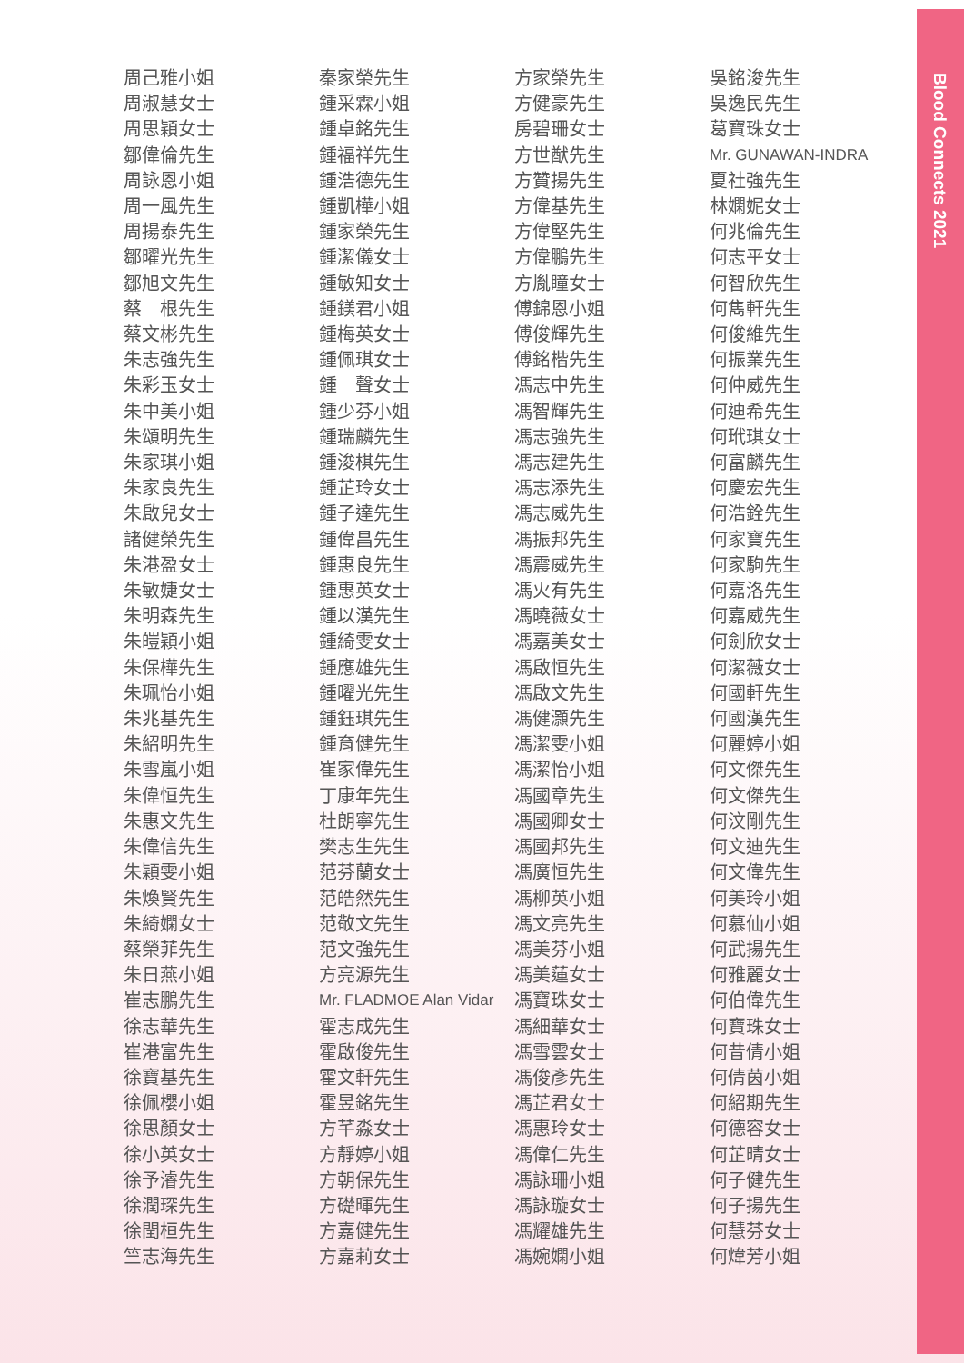Blood Connects 2021
周己雅小姐
周淑慧女士
周思穎女士
鄒偉倫先生
周詠恩小姐
周一風先生
周揚泰先生
鄒曜光先生
鄒旭文先生
蔡　根先生
蔡文彬先生
朱志強先生
朱彩玉女士
朱中美小姐
朱頌明先生
朱家琪小姐
朱家良先生
朱啟兒女士
諸健榮先生
朱港盈女士
朱敏婕女士
朱明森先生
朱皚穎小姐
朱保樺先生
朱珮怡小姐
朱兆基先生
朱紹明先生
朱雪嵐小姐
朱偉恒先生
朱惠文先生
朱偉信先生
朱穎雯小姐
朱煥賢先生
朱綺嫻女士
蔡榮菲先生
朱日燕小姐
崔志鵬先生
徐志華先生
崔港富先生
徐寶基先生
徐佩櫻小姐
徐思顏女士
徐小英女士
徐予濬先生
徐潤琛先生
徐閏桓先生
竺志海先生
秦家榮先生
鍾采霖小姐
鍾卓銘先生
鍾福祥先生
鍾浩德先生
鍾凱樺小姐
鍾家榮先生
鍾潔儀女士
鍾敏知女士
鍾鎂君小姐
鍾梅英女士
鍾佩琪女士
鍾　聲女士
鍾少芬小姐
鍾瑞麟先生
鍾浚棋先生
鍾芷玲女士
鍾子達先生
鍾偉昌先生
鍾惠良先生
鍾惠英女士
鍾以漢先生
鍾綺雯女士
鍾應雄先生
鍾曜光先生
鍾鈺琪先生
鍾育健先生
崔家偉先生
丁康年先生
杜朗寧先生
樊志生先生
范芬蘭女士
范皓然先生
范敬文先生
范文強先生
方亮源先生
Mr. FLADMOE Alan Vidar
霍志成先生
霍啟俊先生
霍文軒先生
霍昱銘先生
方芊淼女士
方靜婷小姐
方朝保先生
方礎暉先生
方嘉健先生
方嘉莉女士
方家榮先生
方健豪先生
房碧珊女士
方世猷先生
方贊揚先生
方偉基先生
方偉堅先生
方偉鵬先生
方胤瞳女士
傅錦恩小姐
傅俊輝先生
傅銘楷先生
馮志中先生
馮智輝先生
馮志強先生
馮志建先生
馮志添先生
馮志威先生
馮振邦先生
馮震威先生
馮火有先生
馮曉薇女士
馮嘉美女士
馮啟恒先生
馮啟文先生
馮健灝先生
馮潔雯小姐
馮潔怡小姐
馮國章先生
馮國卿女士
馮國邦先生
馮廣恒先生
馮柳英小姐
馮文亮先生
馮美芬小姐
馮美蓮女士
馮寶珠女士
馮細華女士
馮雪雲女士
馮俊彥先生
馮芷君女士
馮惠玲女士
馮偉仁先生
馮詠珊小姐
馮詠璇女士
馮耀雄先生
馮婉嫻小姐
吳銘浚先生
吳逸民先生
葛寶珠女士
Mr. GUNAWAN-INDRA
夏社強先生
林嫻妮女士
何兆倫先生
何志平女士
何智欣先生
何雋軒先生
何俊維先生
何振業先生
何仲威先生
何迪希先生
何玳琪女士
何富麟先生
何慶宏先生
何浩銓先生
何家寶先生
何家駒先生
何嘉洛先生
何嘉威先生
何劍欣女士
何潔薇女士
何國軒先生
何國漢先生
何麗婷小姐
何文傑先生
何文傑先生
何汶剛先生
何文迪先生
何文偉先生
何美玲小姐
何慕仙小姐
何武揚先生
何雅麗女士
何伯偉先生
何寶珠女士
何昔倩小姐
何倩茵小姐
何紹期先生
何德容女士
何芷晴女士
何子健先生
何子揚先生
何慧芬女士
何煒芳小姐